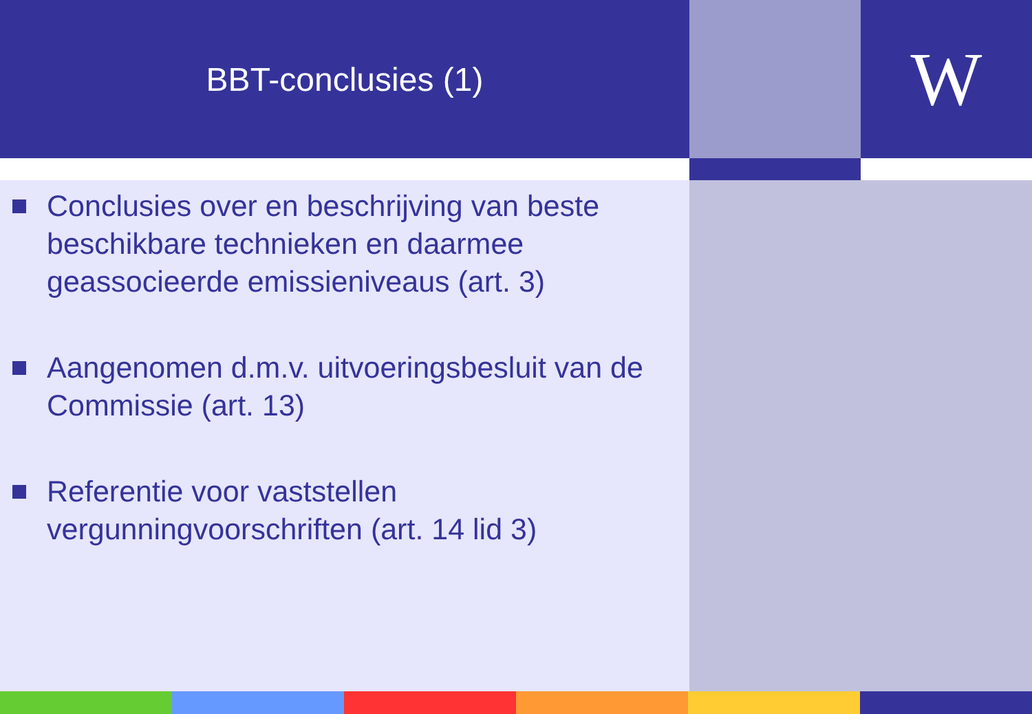BBT-conclusies (1)
W
Conclusies over en beschrijving van beste beschikbare technieken en daarmee geassocieerde emissieniveaus (art. 3)
Aangenomen d.m.v. uitvoeringsbesluit van de Commissie (art. 13)
Referentie voor vaststellen vergunningvoorschriften (art. 14 lid 3)